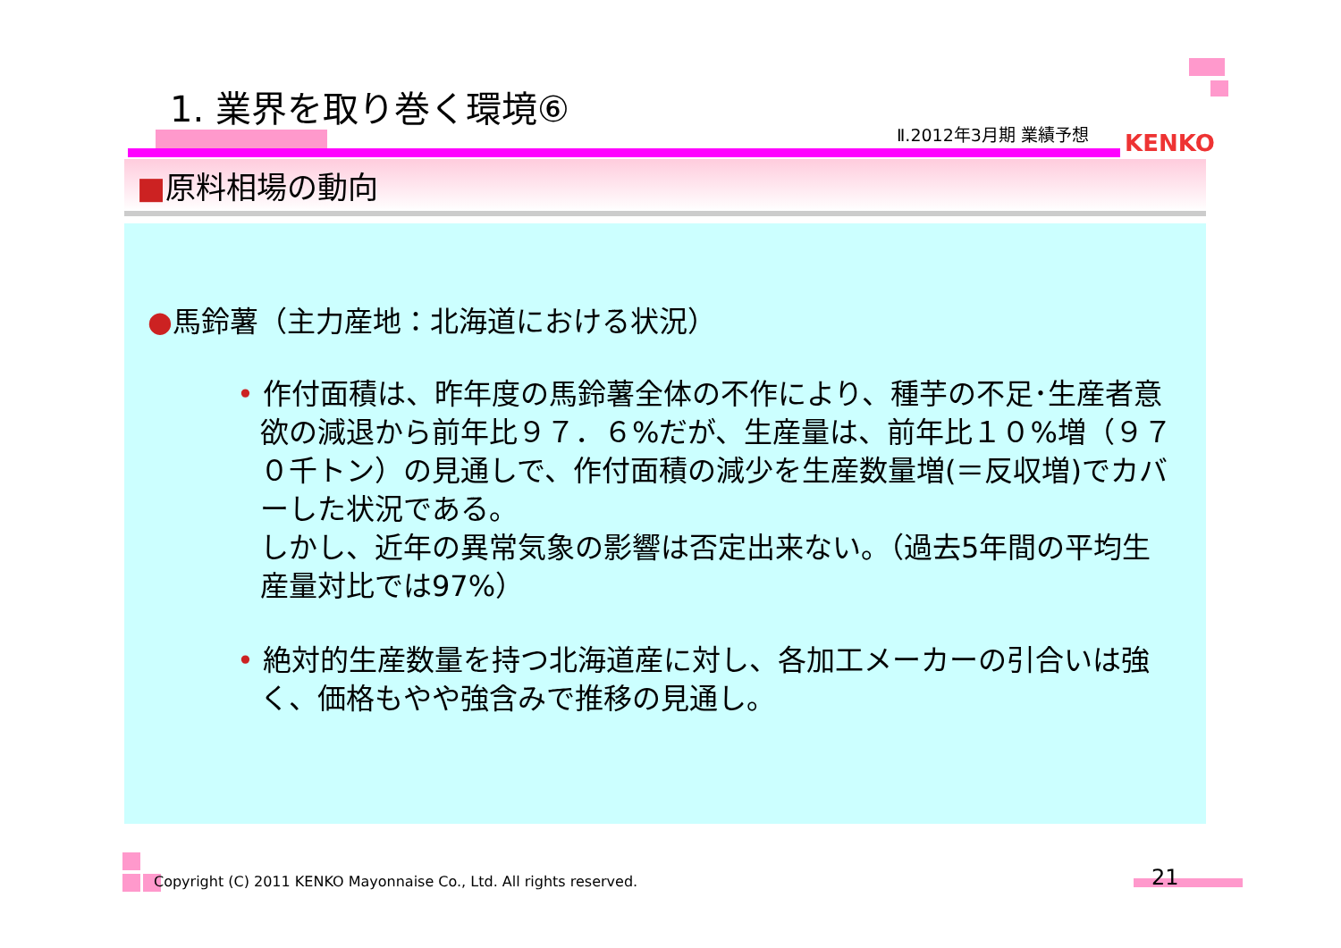1. 業界を取り巻く環境⑥
Ⅱ.2012年3月期 業績予想 KENKO
■原料相場の動向
●馬鈴薯（主力産地：北海道における状況）
• 作付面積は、昨年度の馬鈴薯全体の不作により、種芋の不足･生産者意欲の減退から前年比９７．６%だが、生産量は、前年比１０%増（９７０千トン）の見通しで、作付面積の減少を生産数量増(＝反収増)でカバーした状況である。
しかし、近年の異常気象の影響は否定出来ない。（過去5年間の平均生産量対比では97%）
• 絶対的生産数量を持つ北海道産に対し、各加工メーカーの引合いは強く、価格もやや強含みで推移の見通し。
Copyright (C) 2011 KENKO Mayonnaise Co., Ltd. All rights reserved.
21